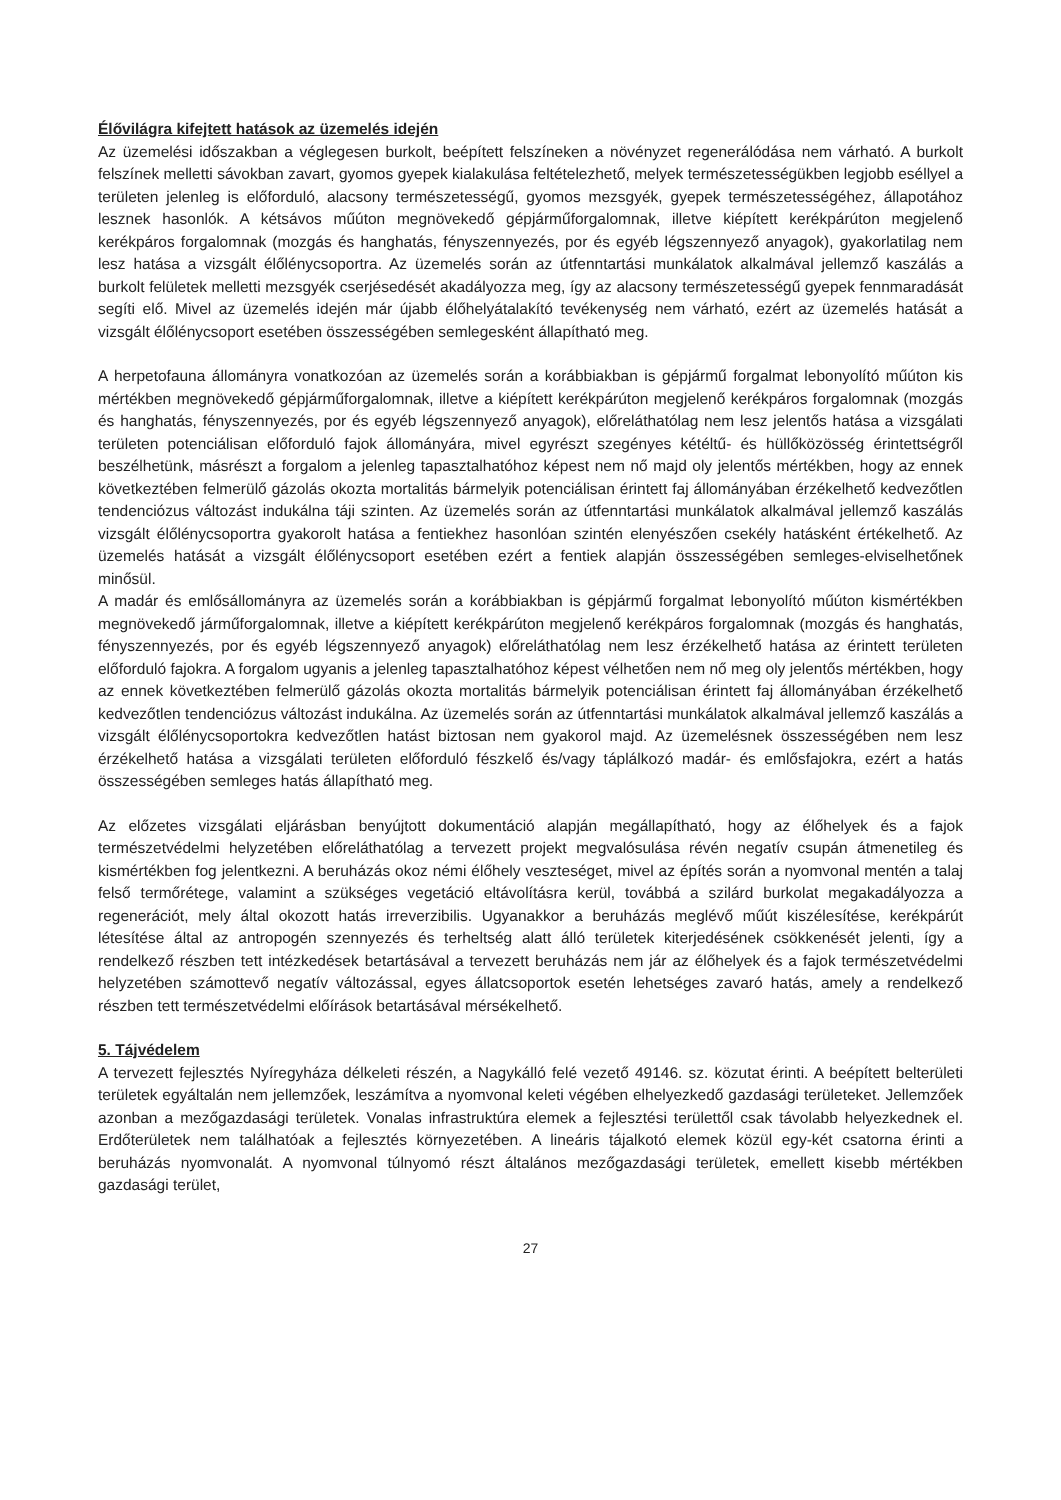Élővilágra kifejtett hatások az üzemelés idején
Az üzemelési időszakban a véglegesen burkolt, beépített felszíneken a növényzet regenerálódása nem várható. A burkolt felszínek melletti sávokban zavart, gyomos gyepek kialakulása feltételezhető, melyek természetességükben legjobb eséllyel a területen jelenleg is előforduló, alacsony természetességű, gyomos mezsgyék, gyepek természetességéhez, állapotához lesznek hasonlók. A kétsávos műúton megnövekedő gépjárműforgalomnak, illetve kiépített kerékpárúton megjelenő kerékpáros forgalomnak (mozgás és hanghatás, fényszennyezés, por és egyéb légszennyező anyagok), gyakorlatilag nem lesz hatása a vizsgált élőlénycsoportra. Az üzemelés során az útfenntartási munkálatok alkalmával jellemző kaszálás a burkolt felületek melletti mezsgyék cserjésedését akadályozza meg, így az alacsony természetességű gyepek fennmaradását segíti elő. Mivel az üzemelés idején már újabb élőhelyátalakító tevékenység nem várható, ezért az üzemelés hatását a vizsgált élőlénycsoport esetében összességében semlegesként állapítható meg.
A herpetofauna állományra vonatkozóan az üzemelés során a korábbiakban is gépjármű forgalmat lebonyolító műúton kis mértékben megnövekedő gépjárműforgalomnak, illetve a kiépített kerékpárúton megjelenő kerékpáros forgalomnak (mozgás és hanghatás, fényszennyezés, por és egyéb légszennyező anyagok), előreláthatólag nem lesz jelentős hatása a vizsgálati területen potenciálisan előforduló fajok állományára, mivel egyrészt szegényes kétéltű- és hüllőközösség érintettségről beszélhetünk, másrészt a forgalom a jelenleg tapasztalhatóhoz képest nem nő majd oly jelentős mértékben, hogy az ennek következtében felmerülő gázolás okozta mortalitás bármelyik potenciálisan érintett faj állományában érzékelhető kedvezőtlen tendenciózus változást indukálna táji szinten. Az üzemelés során az útfenntartási munkálatok alkalmával jellemző kaszálás vizsgált élőlénycsoportra gyakorolt hatása a fentiekhez hasonlóan szintén elenyészően csekély hatásként értékelhető. Az üzemelés hatását a vizsgált élőlénycsoport esetében ezért a fentiek alapján összességében semleges-elviselhetőnek minősül.
A madár és emlősállományra az üzemelés során a korábbiakban is gépjármű forgalmat lebonyolító műúton kismértékben megnövekedő járműforgalomnak, illetve a kiépített kerékpárúton megjelenő kerékpáros forgalomnak (mozgás és hanghatás, fényszennyezés, por és egyéb légszennyező anyagok) előreláthatólag nem lesz érzékelhető hatása az érintett területen előforduló fajokra. A forgalom ugyanis a jelenleg tapasztalhatóhoz képest vélhetően nem nő meg oly jelentős mértékben, hogy az ennek következtében felmerülő gázolás okozta mortalitás bármelyik potenciálisan érintett faj állományában érzékelhető kedvezőtlen tendenciózus változást indukálna. Az üzemelés során az útfenntartási munkálatok alkalmával jellemző kaszálás a vizsgált élőlénycsoportokra kedvezőtlen hatást biztosan nem gyakorol majd. Az üzemelésnek összességében nem lesz érzékelhető hatása a vizsgálati területen előforduló fészkelő és/vagy táplálkozó madár- és emlősfajokra, ezért a hatás összességében semleges hatás állapítható meg.
Az előzetes vizsgálati eljárásban benyújtott dokumentáció alapján megállapítható, hogy az élőhelyek és a fajok természetvédelmi helyzetében előreláthatólag a tervezett projekt megvalósulása révén negatív csupán átmenetileg és kismértékben fog jelentkezni. A beruházás okoz némi élőhely veszteséget, mivel az építés során a nyomvonal mentén a talaj felső termőrétege, valamint a szükséges vegetáció eltávolításra kerül, továbbá a szilárd burkolat megakadályozza a regenerációt, mely által okozott hatás irreverzibilis. Ugyanakkor a beruházás meglévő műút kiszélesítése, kerékpárút létesítése által az antropogén szennyezés és terheltség alatt álló területek kiterjedésének csökkenését jelenti, így a rendelkező részben tett intézkedések betartásával a tervezett beruházás nem jár az élőhelyek és a fajok természetvédelmi helyzetében számottevő negatív változással, egyes állatcsoportok esetén lehetséges zavaró hatás, amely a rendelkező részben tett természetvédelmi előírások betartásával mérsékelhető.
5. Tájvédelem
A tervezett fejlesztés Nyíregyháza délkeleti részén, a Nagykálló felé vezető 49146. sz. közutat érinti. A beépített belterületi területek egyáltalán nem jellemzőek, leszámítva a nyomvonal keleti végében elhelyezkedő gazdasági területeket. Jellemzőek azonban a mezőgazdasági területek. Vonalas infrastruktúra elemek a fejlesztési területtől csak távolabb helyezkednek el. Erdőterületek nem találhatóak a fejlesztés környezetében. A lineáris tájalkotó elemek közül egy-két csatorna érinti a beruházás nyomvonalát. A nyomvonal túlnyomó részt általános mezőgazdasági területek, emellett kisebb mértékben gazdasági terület,
27